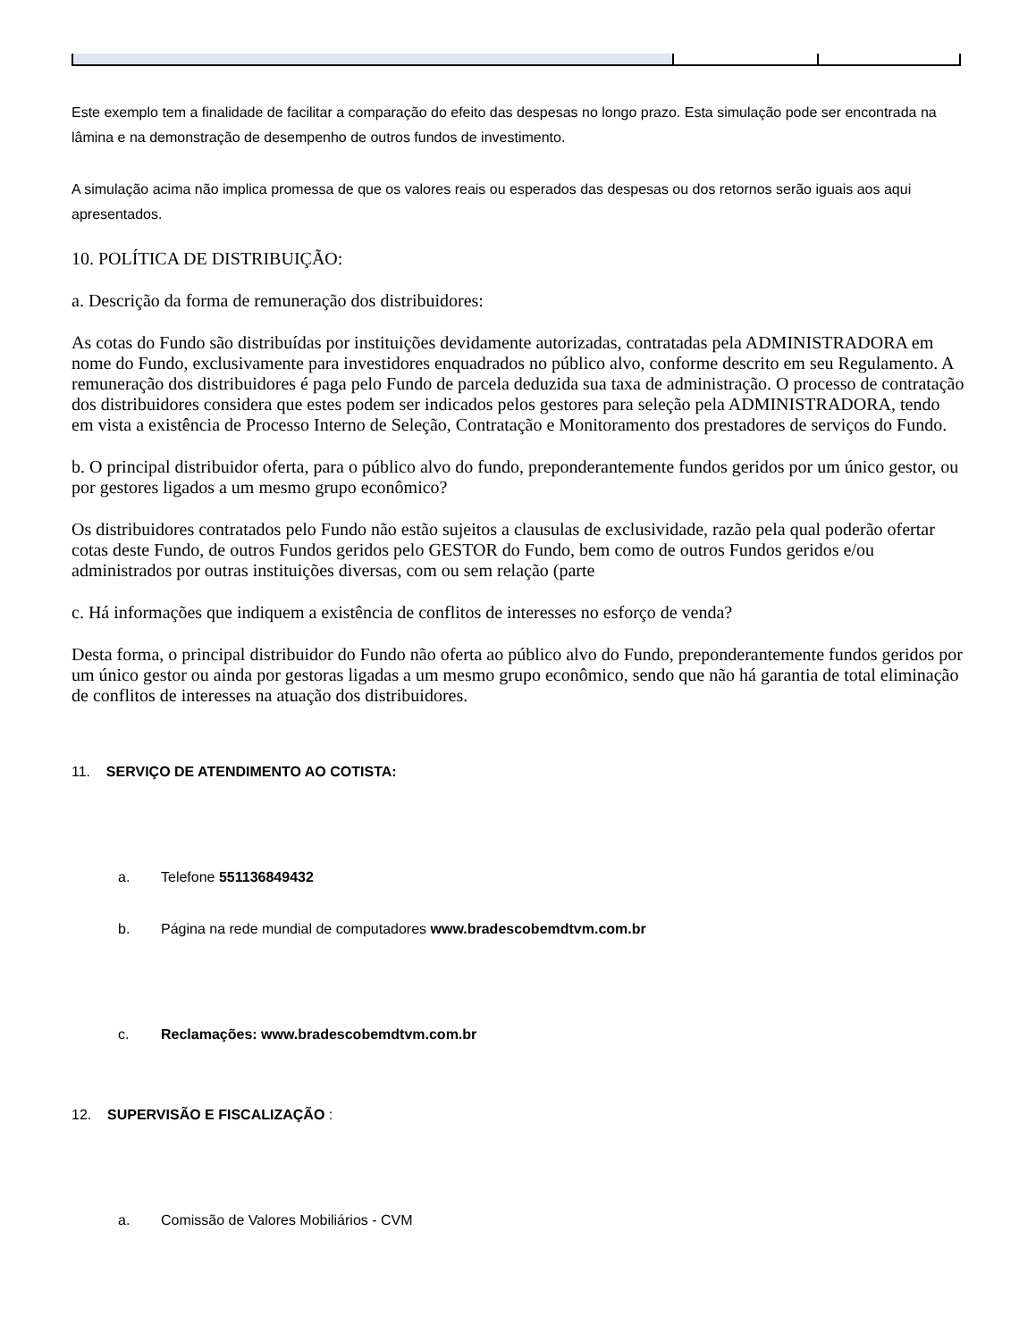Este exemplo tem a finalidade de facilitar a comparação do efeito das despesas no longo prazo. Esta simulação pode ser encontrada na lâmina e na demonstração de desempenho de outros fundos de investimento.
A simulação acima não implica promessa de que os valores reais ou esperados das despesas ou dos retornos serão iguais aos aqui apresentados.
10. POLÍTICA DE DISTRIBUIÇÃO:
a. Descrição da forma de remuneração dos distribuidores:
As cotas do Fundo são distribuídas por instituições devidamente autorizadas, contratadas pela ADMINISTRADORA em nome do Fundo, exclusivamente para investidores enquadrados no público alvo, conforme descrito em seu Regulamento. A remuneração dos distribuidores é paga pelo Fundo de parcela deduzida sua taxa de administração. O processo de contratação dos distribuidores considera que estes podem ser indicados pelos gestores para seleção pela ADMINISTRADORA, tendo em vista a existência de Processo Interno de Seleção, Contratação e Monitoramento dos prestadores de serviços do Fundo.
b. O principal distribuidor oferta, para o público alvo do fundo, preponderantemente fundos geridos por um único gestor, ou por gestores ligados a um mesmo grupo econômico?
Os distribuidores contratados pelo Fundo não estão sujeitos a clausulas de exclusividade, razão pela qual poderão ofertar cotas deste Fundo, de outros Fundos geridos pelo GESTOR do Fundo, bem como de outros Fundos geridos e/ou administrados por outras instituições diversas, com ou sem relação (parte
c. Há informações que indiquem a existência de conflitos de interesses no esforço de venda?
Desta forma, o principal distribuidor do Fundo não oferta ao público alvo do Fundo, preponderantemente fundos geridos por um único gestor ou ainda por gestoras ligadas a um mesmo grupo econômico, sendo que não há garantia de total eliminação de conflitos de interesses na atuação dos distribuidores.
11. SERVIÇO DE ATENDIMENTO AO COTISTA:
a. Telefone 551136849432
b. Página na rede mundial de computadores www.bradescobemdtvm.com.br
c. Reclamações: www.bradescobemdtvm.com.br
12. SUPERVISÃO E FISCALIZAÇÃO :
a. Comissão de Valores Mobiliários - CVM